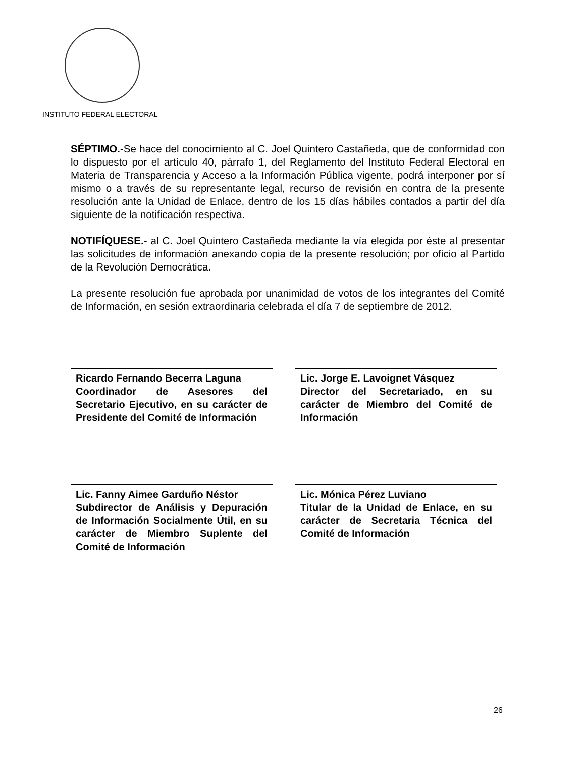INSTITUTO FEDERAL ELECTORAL
SÉPTIMO.-Se hace del conocimiento al C. Joel Quintero Castañeda, que de conformidad con lo dispuesto por el artículo 40, párrafo 1, del Reglamento del Instituto Federal Electoral en Materia de Transparencia y Acceso a la Información Pública vigente, podrá interponer por sí mismo o a través de su representante legal, recurso de revisión en contra de la presente resolución ante la Unidad de Enlace, dentro de los 15 días hábiles contados a partir del día siguiente de la notificación respectiva.
NOTIFÍQUESE.- al C. Joel Quintero Castañeda mediante la vía elegida por éste al presentar las solicitudes de información anexando copia de la presente resolución; por oficio al Partido de la Revolución Democrática.
La presente resolución fue aprobada por unanimidad de votos de los integrantes del Comité de Información, en sesión extraordinaria celebrada el día 7 de septiembre de 2012.
Ricardo Fernando Becerra Laguna
Coordinador de Asesores del Secretario Ejecutivo, en su carácter de Presidente del Comité de Información
Lic. Jorge E. Lavoignet Vásquez
Director del Secretariado, en su carácter de Miembro del Comité de Información
Lic. Fanny Aimee Garduño Néstor
Subdirector de Análisis y Depuración de Información Socialmente Útil, en su carácter de Miembro Suplente del Comité de Información
Lic. Mónica Pérez Luviano
Titular de la Unidad de Enlace, en su carácter de Secretaria Técnica del Comité de Información
26